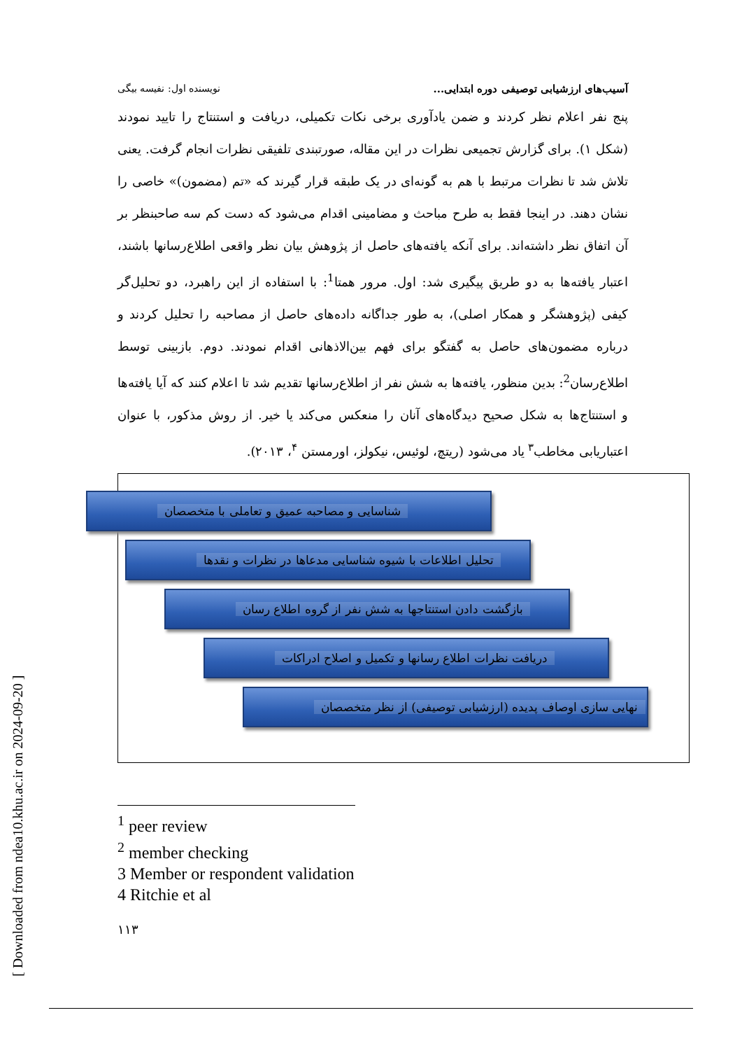[ Downloaded from ndea10.khu.ac.ir on 2024-09-20 ]
آسیب‌های ارزشیابی توصیفی دوره ابتدایی... نویسنده اول: نفیسه بیگی
پنج نفر اعلام نظر کردند و ضمن یادآوری برخی نکات تکمیلی، دریافت و استنتاج را تایید نمودند (شکل ۱). برای گزارش تجمیعی نظرات در این مقاله، صورتبندی تلفیقی نظرات انجام گرفت. یعنی تلاش شد تا نظرات مرتبط با هم به گونه‌ای در یک طبقه قرار گیرند که «تم (مضمون)» خاصی را نشان دهند. در اینجا فقط به طرح مباحث و مضامینی اقدام می‌شود که دست کم سه صاحبنظر بر آن اتفاق نظر داشته‌اند. برای آنکه یافته‌های حاصل از پژوهش بیان نظر واقعی اطلاع‌رسانها باشند، اعتبار یافته‌ها به دو طریق پیگیری شد: اول. مرور همتا<sup>1</sup>: با استفاده از این راهبرد، دو تحلیل‌گر کیفی (پژوهشگر و همکار اصلی)، به طور جداگانه داده‌های حاصل از مصاحبه را تحلیل کردند و درباره مضمون‌های حاصل به گفتگو برای فهم بین‌الاذهانی اقدام نمودند. دوم. بازبینی توسط اطلاع‌رسان<sup>2</sup>: بدین منظور، یافته‌ها به شش نفر از اطلاع‌رسانها تقدیم شد تا اعلام کنند که آیا یافته‌ها و استنتاج‌ها به شکل صحیح دیدگاه‌های آنان را منعکس می‌کند یا خیر. از روش مذکور، با عنوان اعتباریابی مخاطب<sup>۳</sup> یاد می‌شود (ریتچ، لوئیس، نیکولز، اورمستن <sup>۴</sup>، ۲۰۱۳).
شناسایی و مصاحبه عمیق و تعاملی با متخصصان
تحلیل اطلاعات با شیوه شناسایی مدعاها در نظرات و نقدها
بازگشت دادن استنتاجها به شش نفر از گروه اطلاع رسان
دریافت نظرات اطلاع رسانها و تکمیل و اصلاح ادراکات
نهایی سازی اوصاف پدیده (ارزشیابی توصیفی) از نظر متخصصان
<sup>1</sup> peer review
<sup>2</sup> member checking
3 Member or respondent validation
4 Ritchie et al
۱۱۳